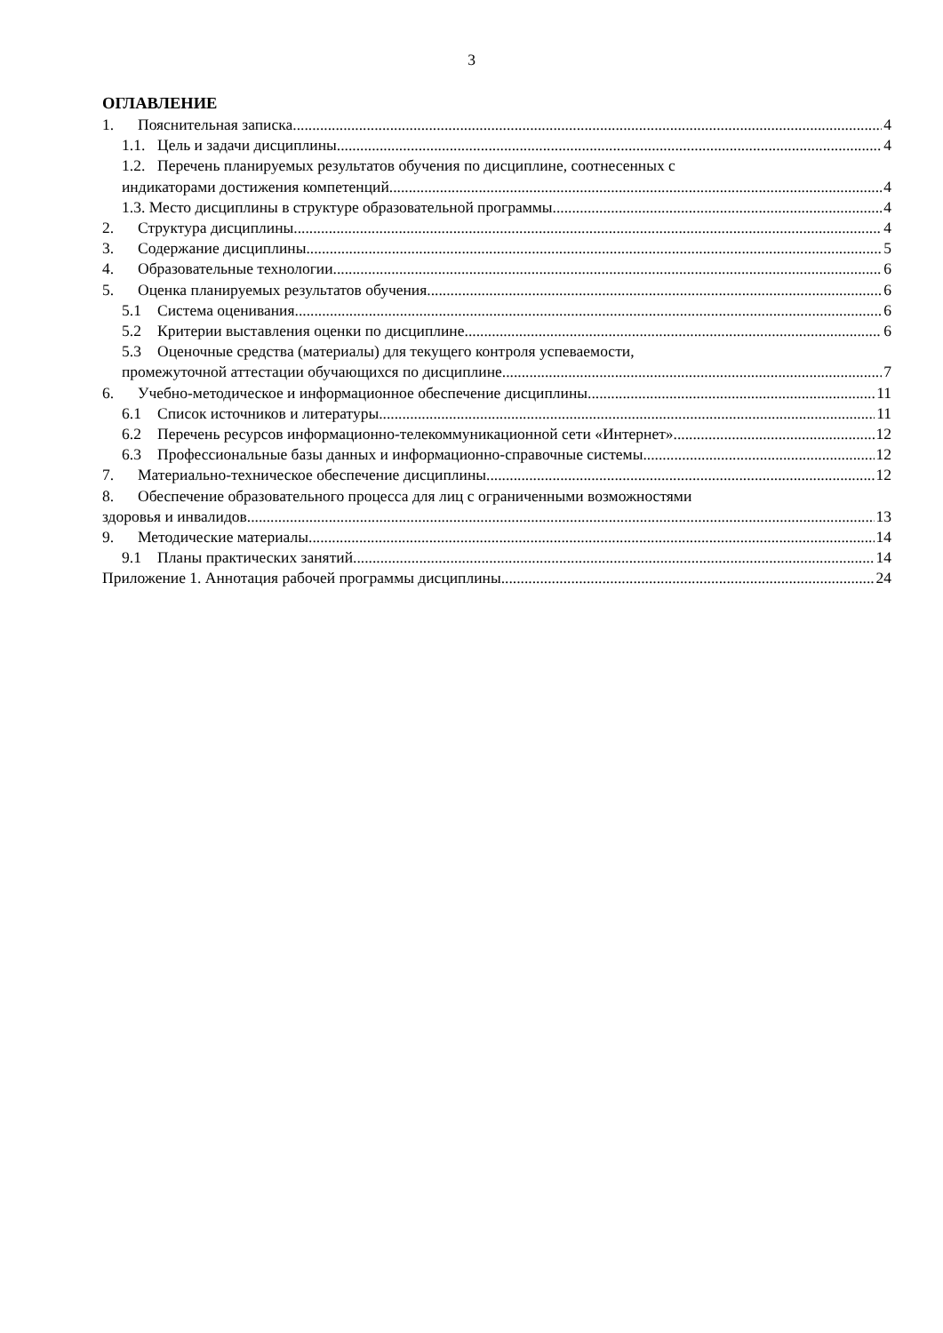3
ОГЛАВЛЕНИЕ
1. Пояснительная записка 4
1.1. Цель и задачи дисциплины 4
1.2. Перечень планируемых результатов обучения по дисциплине, соотнесенных с
индикаторами достижения компетенций 4
1.3. Место дисциплины в структуре образовательной программы 4
2. Структура дисциплины 4
3. Содержание дисциплины 5
4. Образовательные технологии 6
5. Оценка планируемых результатов обучения 6
5.1 Система оценивания 6
5.2 Критерии выставления оценки по дисциплине 6
5.3 Оценочные средства (материалы) для текущего контроля успеваемости,
промежуточной аттестации обучающихся по дисциплине 7
6. Учебно-методическое и информационное обеспечение дисциплины 11
6.1 Список источников и литературы 11
6.2 Перечень ресурсов информационно-телекоммуникационной сети «Интернет». 12
6.3 Профессиональные базы данных и информационно-справочные системы 12
7. Материально-техническое обеспечение дисциплины 12
8. Обеспечение образовательного процесса для лиц с ограниченными возможностями
здоровья и инвалидов 13
9. Методические материалы 14
9.1 Планы практических занятий 14
Приложение 1. Аннотация рабочей программы дисциплины 24